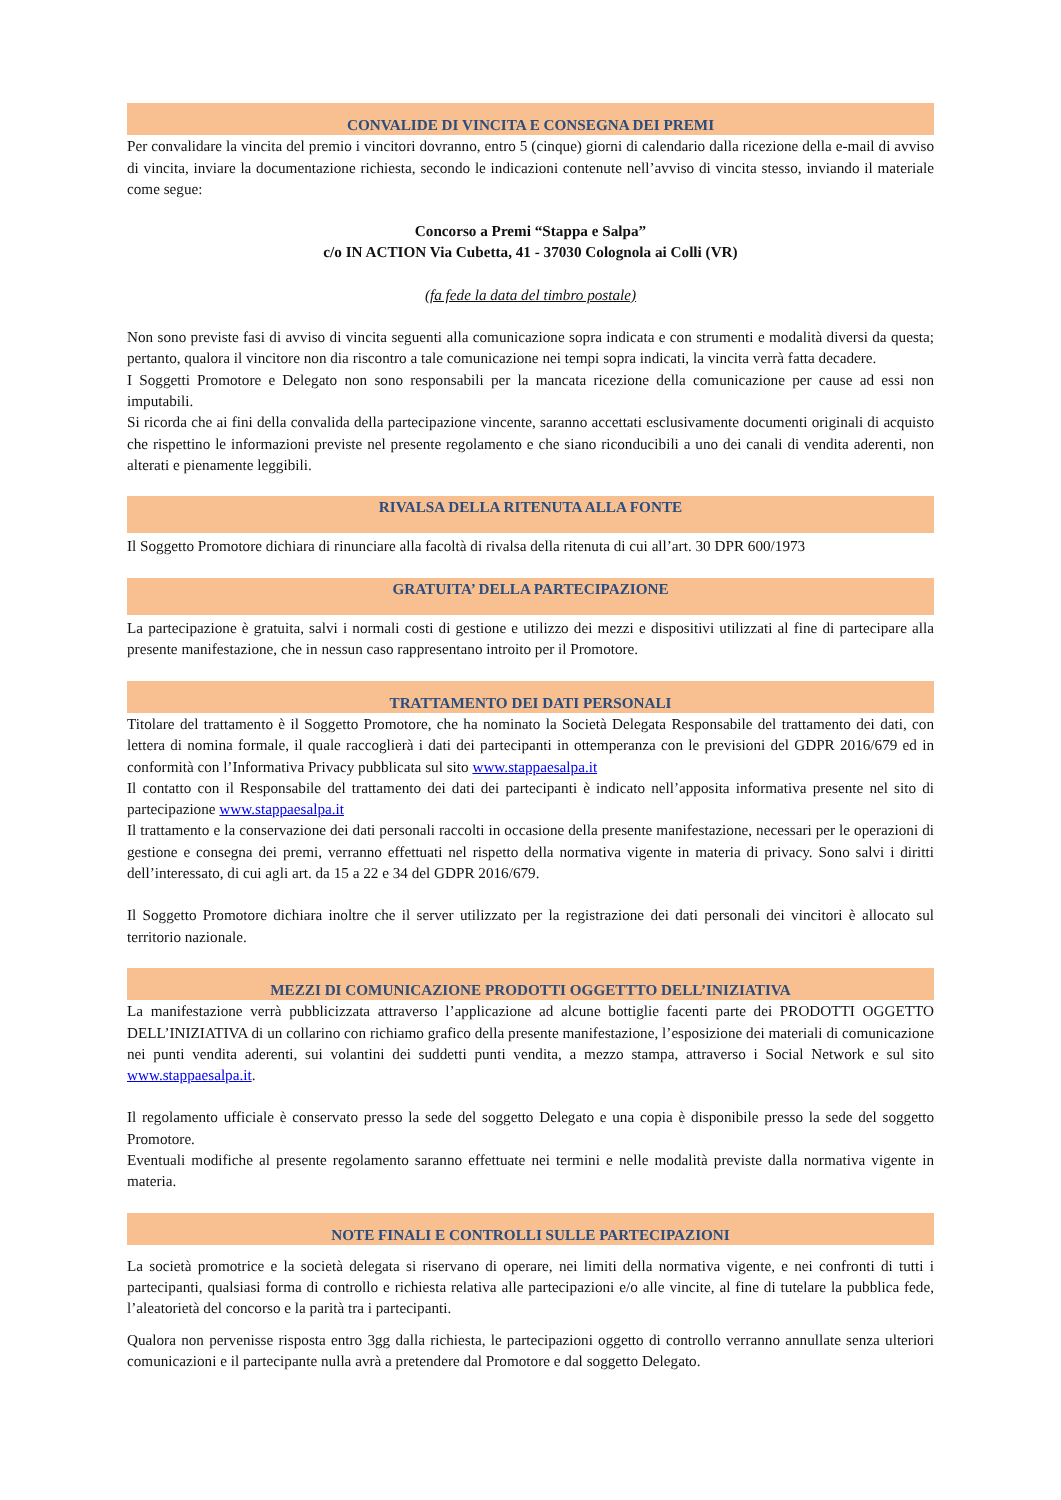CONVALIDE DI VINCITA E CONSEGNA DEI PREMI
Per convalidare la vincita del premio i vincitori dovranno, entro 5 (cinque) giorni di calendario dalla ricezione della e-mail di avviso di vincita, inviare la documentazione richiesta, secondo le indicazioni contenute nell’avviso di vincita stesso, inviando il materiale come segue:
Concorso a Premi “Stappa e Salpa”
c/o IN ACTION Via Cubetta, 41 - 37030 Colognola ai Colli (VR)
(fa fede la data del timbro postale)
Non sono previste fasi di avviso di vincita seguenti alla comunicazione sopra indicata e con strumenti e modalità diversi da questa; pertanto, qualora il vincitore non dia riscontro a tale comunicazione nei tempi sopra indicati, la vincita verrà fatta decadere.
I Soggetti Promotore e Delegato non sono responsabili per la mancata ricezione della comunicazione per cause ad essi non imputabili.
Si ricorda che ai fini della convalida della partecipazione vincente, saranno accettati esclusivamente documenti originali di acquisto che rispettino le informazioni previste nel presente regolamento e che siano riconducibili a uno dei canali di vendita aderenti, non alterati e pienamente leggibili.
RIVALSA DELLA RITENUTA ALLA FONTE
Il Soggetto Promotore dichiara di rinunciare alla facoltà di rivalsa della ritenuta di cui all’art. 30 DPR 600/1973
GRATUITA’ DELLA PARTECIPAZIONE
La partecipazione è gratuita, salvi i normali costi di gestione e utilizzo dei mezzi e dispositivi utilizzati al fine di partecipare alla presente manifestazione, che in nessun caso rappresentano introito per il Promotore.
TRATTAMENTO DEI DATI PERSONALI
Titolare del trattamento è il Soggetto Promotore, che ha nominato la Società Delegata Responsabile del trattamento dei dati, con lettera di nomina formale, il quale raccoglierà i dati dei partecipanti in ottemperanza con le previsioni del GDPR 2016/679 ed in conformità con l’Informativa Privacy pubblicata sul sito www.stappaesalpa.it
Il contatto con il Responsabile del trattamento dei dati dei partecipanti è indicato nell’apposita informativa presente nel sito di partecipazione www.stappaesalpa.it
Il trattamento e la conservazione dei dati personali raccolti in occasione della presente manifestazione, necessari per le operazioni di gestione e consegna dei premi, verranno effettuati nel rispetto della normativa vigente in materia di privacy. Sono salvi i diritti dell’interessato, di cui agli art. da 15 a 22 e 34 del GDPR 2016/679.
Il Soggetto Promotore dichiara inoltre che il server utilizzato per la registrazione dei dati personali dei vincitori è allocato sul territorio nazionale.
MEZZI DI COMUNICAZIONE PRODOTTI OGGETTTO DELL’INIZIATIVA
La manifestazione verrà pubblicizzata attraverso l’applicazione ad alcune bottiglie facenti parte dei PRODOTTI OGGETTO DELL’INIZIATIVA di un collarino con richiamo grafico della presente manifestazione, l’esposizione dei materiali di comunicazione nei punti vendita aderenti, sui volantini dei suddetti punti vendita, a mezzo stampa, attraverso i Social Network e sul sito www.stappaesalpa.it.
Il regolamento ufficiale è conservato presso la sede del soggetto Delegato e una copia è disponibile presso la sede del soggetto Promotore.
Eventuali modifiche al presente regolamento saranno effettuate nei termini e nelle modalità previste dalla normativa vigente in materia.
NOTE FINALI E CONTROLLI SULLE PARTECIPAZIONI
La società promotrice e la società delegata si riservano di operare, nei limiti della normativa vigente, e nei confronti di tutti i partecipanti, qualsiasi forma di controllo e richiesta relativa alle partecipazioni e/o alle vincite, al fine di tutelare la pubblica fede, l’aleatorietà del concorso e la parità tra i partecipanti.
Qualora non pervenisse risposta entro 3gg dalla richiesta, le partecipazioni oggetto di controllo verranno annullate senza ulteriori comunicazioni e il partecipante nulla avrà a pretendere dal Promotore e dal soggetto Delegato.